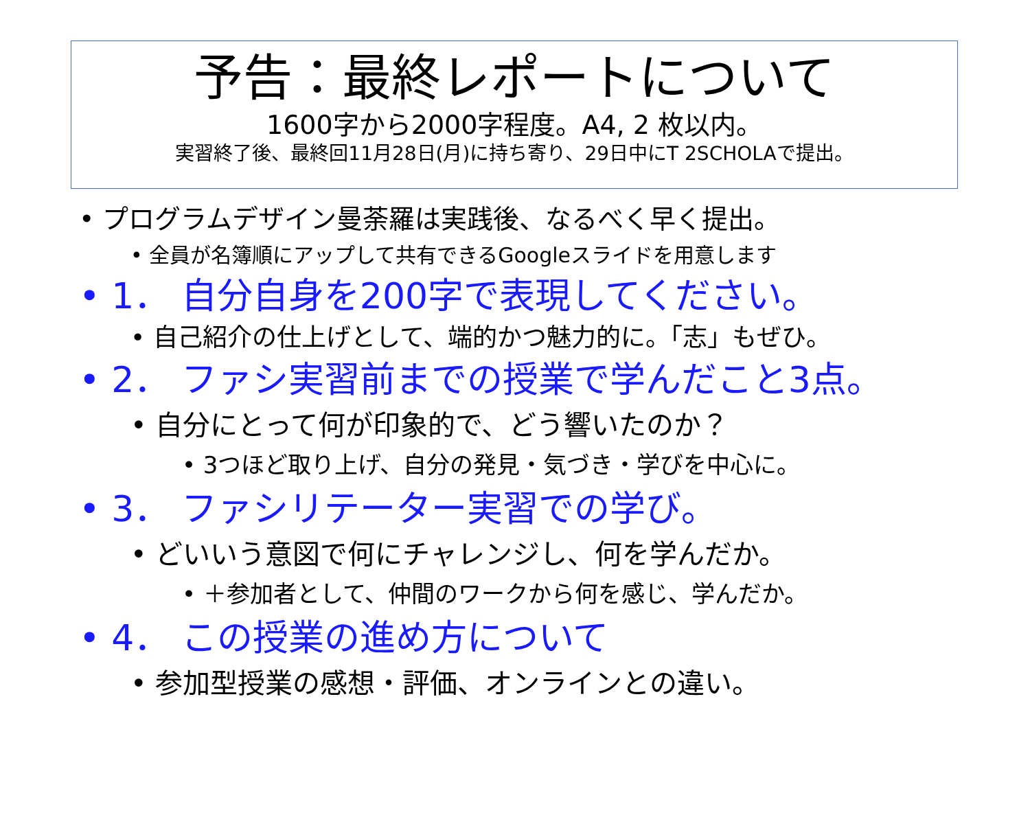予告：最終レポートについて
1600字から2000字程度。A4, 2 枚以内。
実習終了後、最終回11月28日(月)に持ち寄り、29日中にT 2SCHOLAで提出。
• プログラムデザイン曼荼羅は実践後、なるべく早く提出。
• 全員が名簿順にアップして共有できるGoogleスライドを用意します
• 1． 自分自身を200字で表現してください。
• 自己紹介の仕上げとして、端的かつ魅力的に。「志」もぜひ。
• 2． ファシ実習前までの授業で学んだこと3点。
• 自分にとって何が印象的で、どう響いたのか？
• 3つほど取り上げ、自分の発見・気づき・学びを中心に。
• 3． ファシリテーター実習での学び。
• どいいう意図で何にチャレンジし、何を学んだか。
• ＋参加者として、仲間のワークから何を感じ、学んだか。
• 4． この授業の進め方について
• 参加型授業の感想・評価、オンラインとの違い。